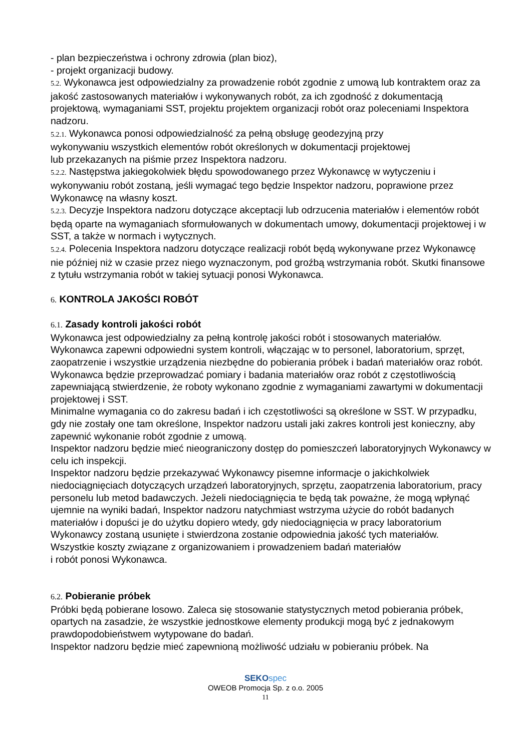- plan bezpieczeństwa i ochrony zdrowia (plan bioz),
- projekt organizacji budowy.
5.2. Wykonawca jest odpowiedzialny za prowadzenie robót zgodnie z umową lub kontraktem oraz za jakość zastosowanych materiałów i wykonywanych robót, za ich zgodność z dokumentacją projektową, wymaganiami SST, projektu projektem organizacji robót oraz poleceniami Inspektora nadzoru.
5.2.1. Wykonawca ponosi odpowiedzialność za pełną obsługę geodezyjną przy
wykonywaniu wszystkich elementów robót określonych w dokumentacji projektowej
lub przekazanych na piśmie przez Inspektora nadzoru.
5.2.2. Następstwa jakiegokolwiek błędu spowodowanego przez Wykonawcę w wytyczeniu i wykonywaniu robót zostaną, jeśli wymagać tego będzie Inspektor nadzoru, poprawione przez Wykonawcę na własny koszt.
5.2.3. Decyzje Inspektora nadzoru dotyczące akceptacji lub odrzucenia materiałów i elementów robót będą oparte na wymaganiach sformułowanych w dokumentach umowy, dokumentacji projektowej i w SST, a także w normach i wytycznych.
5.2.4. Polecenia Inspektora nadzoru dotyczące realizacji robót będą wykonywane przez Wykonawcę nie później niż w czasie przez niego wyznaczonym, pod groźbą wstrzymania robót. Skutki finansowe z tytułu wstrzymania robót w takiej sytuacji ponosi Wykonawca.
6. KONTROLA JAKOŚCI ROBÓT
6.1. Zasady kontroli jakości robót
Wykonawca jest odpowiedzialny za pełną kontrolę jakości robót i stosowanych materiałów. Wykonawca zapewni odpowiedni system kontroli, włączając w to personel, laboratorium, sprzęt, zaopatrzenie i wszystkie urządzenia niezbędne do pobierania próbek i badań materiałów oraz robót.
Wykonawca będzie przeprowadzać pomiary i badania materiałów oraz robót z częstotliwością zapewniającą stwierdzenie, że roboty wykonano zgodnie z wymaganiami zawartymi w dokumentacji projektowej i SST.
Minimalne wymagania co do zakresu badań i ich częstotliwości są określone w SST. W przypadku, gdy nie zostały one tam określone, Inspektor nadzoru ustali jaki zakres kontroli jest konieczny, aby zapewnić wykonanie robót zgodnie z umową.
Inspektor nadzoru będzie mieć nieograniczony dostęp do pomieszczeń laboratoryjnych Wykonawcy w celu ich inspekcji.
Inspektor nadzoru będzie przekazywać Wykonawcy pisemne informacje o jakichkolwiek niedociągnięciach dotyczących urządzeń laboratoryjnych, sprzętu, zaopatrzenia laboratorium, pracy personelu lub metod badawczych. Jeżeli niedociągnięcia te będą tak poważne, że mogą wpłynąć ujemnie na wyniki badań, Inspektor nadzoru natychmiast wstrzyma użycie do robót badanych materiałów i dopuści je do użytku dopiero wtedy, gdy niedociągnięcia w pracy laboratorium Wykonawcy zostaną usunięte i stwierdzona zostanie odpowiednia jakość tych materiałów.
Wszystkie koszty związane z organizowaniem i prowadzeniem badań materiałów
i robót ponosi Wykonawca.
6.2. Pobieranie próbek
Próbki będą pobierane losowo. Zaleca się stosowanie statystycznych metod pobierania próbek, opartych na zasadzie, że wszystkie jednostkowe elementy produkcji mogą być z jednakowym prawdopodobieństwem wytypowane do badań.
Inspektor nadzoru będzie mieć zapewnioną możliwość udziału w pobieraniu próbek. Na
SEKO spec
OWEOB Promocja Sp. z o.o. 2005
11